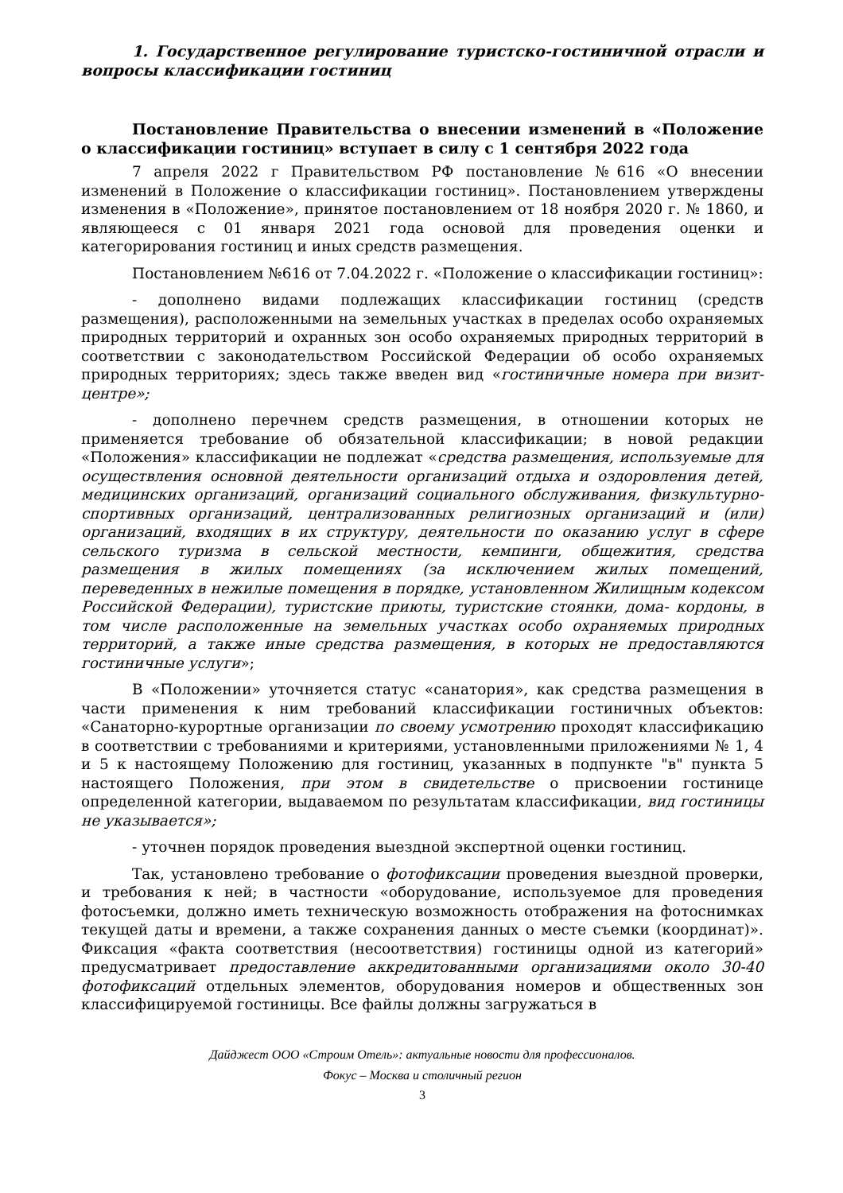1. Государственное регулирование туристско-гостиничной отрасли и вопросы классификации гостиниц
Постановление Правительства о внесении изменений в «Положение о классификации гостиниц» вступает в силу с 1 сентября 2022 года
7 апреля 2022 г Правительством РФ постановление №616 «О внесении изменений в Положение о классификации гостиниц». Постановлением утверждены изменения в «Положение», принятое постановлением от 18 ноября 2020 г. № 1860, и являющееся с 01 января 2021 года основой для проведения оценки и категорирования гостиниц и иных средств размещения.
Постановлением №616 от 7.04.2022 г. «Положение о классификации гостиниц»:
- дополнено видами подлежащих классификации гостиниц (средств размещения), расположенными на земельных участках в пределах особо охраняемых природных территорий и охранных зон особо охраняемых природных территорий в соответствии с законодательством Российской Федерации об особо охраняемых природных территориях; здесь также введен вид «гостиничные номера при визит-центре»;
- дополнено перечнем средств размещения, в отношении которых не применяется требование об обязательной классификации; в новой редакции «Положения» классификации не подлежат «средства размещения, используемые для осуществления основной деятельности организаций отдыха и оздоровления детей, медицинских организаций, организаций социального обслуживания, физкультурно-спортивных организаций, централизованных религиозных организаций и (или) организаций, входящих в их структуру, деятельности по оказанию услуг в сфере сельского туризма в сельской местности, кемпинги, общежития, средства размещения в жилых помещениях (за исключением жилых помещений, переведенных в нежилые помещения в порядке, установленном Жилищным кодексом Российской Федерации), туристские приюты, туристские стоянки, дома- кордоны, в том числе расположенные на земельных участках особо охраняемых природных территорий, а также иные средства размещения, в которых не предоставляются гостиничные услуги»;
В «Положении» уточняется статус «санатория», как средства размещения в части применения к ним требований классификации гостиничных объектов: «Санаторно-курортные организации по своему усмотрению проходят классификацию в соответствии с требованиями и критериями, установленными приложениями № 1, 4 и 5 к настоящему Положению для гостиниц, указанных в подпункте "в" пункта 5 настоящего Положения, при этом в свидетельстве о присвоении гостинице определенной категории, выдаваемом по результатам классификации, вид гостиницы не указывается»;
- уточнен порядок проведения выездной экспертной оценки гостиниц.
Так, установлено требование о фотофиксации проведения выездной проверки, и требования к ней; в частности «оборудование, используемое для проведения фотосъемки, должно иметь техническую возможность отображения на фотоснимках текущей даты и времени, а также сохранения данных о месте съемки (координат)». Фиксация «факта соответствия (несоответствия) гостиницы одной из категорий» предусматривает предоставление аккредитованными организациями около 30-40 фотофиксаций отдельных элементов, оборудования номеров и общественных зон классифицируемой гостиницы. Все файлы должны загружаться в
Дайджест ООО «Строим Отель»: актуальные новости для профессионалов.
Фокус – Москва и столичный регион
3